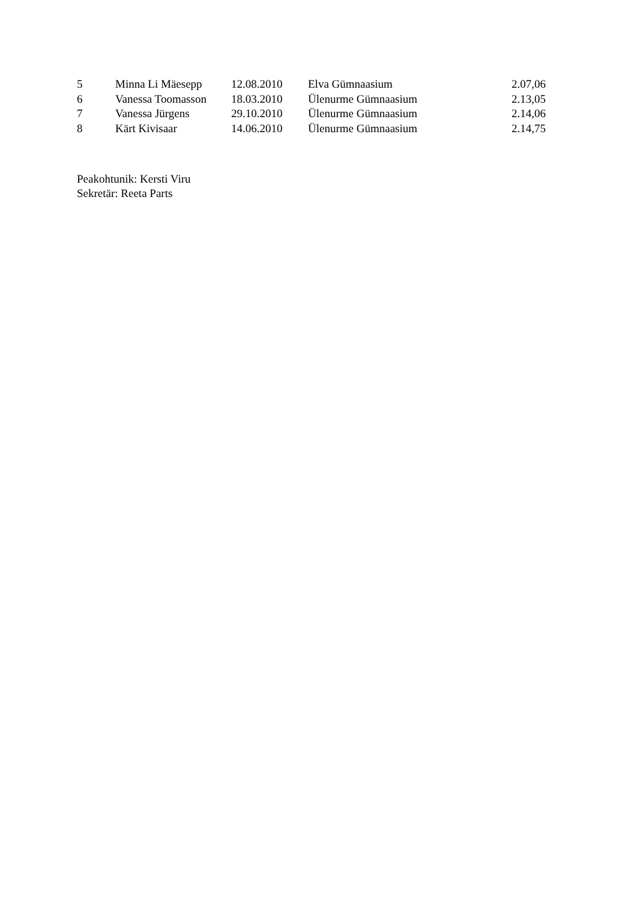| 5 | Minna Li Mäesepp | 12.08.2010 | Elva Gümnaasium | 2.07,06 |
| 6 | Vanessa Toomasson | 18.03.2010 | Ülenurme Gümnaasium | 2.13,05 |
| 7 | Vanessa Jürgens | 29.10.2010 | Ülenurme Gümnaasium | 2.14,06 |
| 8 | Kärt Kivisaar | 14.06.2010 | Ülenurme Gümnaasium | 2.14,75 |
Peakohtunik: Kersti Viru
Sekretär: Reeta Parts